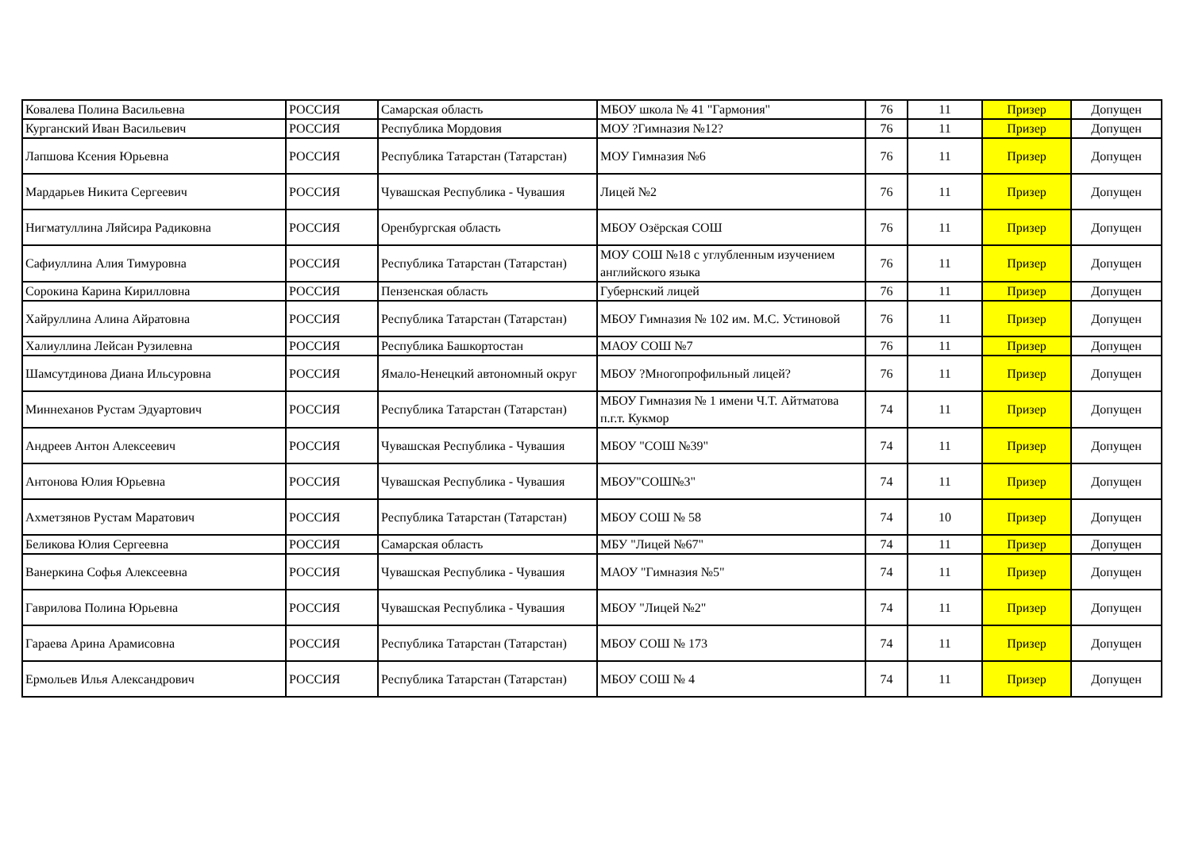| Ковалева Полина Васильевна | РОССИЯ | Самарская область | МБОУ школа № 41 "Гармония" | 76 | 11 | Призер | Допущен |
| Курганский Иван Васильевич | РОССИЯ | Республика Мордовия | МОУ ?Гимназия №12? | 76 | 11 | Призер | Допущен |
| Лапшова Ксения Юрьевна | РОССИЯ | Республика Татарстан (Татарстан) | МОУ Гимназия №6 | 76 | 11 | Призер | Допущен |
| Мардарьев Никита Сергеевич | РОССИЯ | Чувашская Республика - Чувашия | Лицей №2 | 76 | 11 | Призер | Допущен |
| Нигматуллина Ляйсира Радиковна | РОССИЯ | Оренбургская область | МБОУ Озёрская СОШ | 76 | 11 | Призер | Допущен |
| Сафиуллина Алия Тимуровна | РОССИЯ | Республика Татарстан (Татарстан) | МОУ СОШ №18 с углубленным изучением английского языка | 76 | 11 | Призер | Допущен |
| Сорокина Карина Кирилловна | РОССИЯ | Пензенская область | Губернский лицей | 76 | 11 | Призер | Допущен |
| Хайруллина Алина Айратовна | РОССИЯ | Республика Татарстан (Татарстан) | МБОУ Гимназия № 102 им. М.С. Устиновой | 76 | 11 | Призер | Допущен |
| Халиуллина Лейсан Рузилевна | РОССИЯ | Республика Башкортостан | МАОУ СОШ №7 | 76 | 11 | Призер | Допущен |
| Шамсутдинова Диана Ильсуровна | РОССИЯ | Ямало-Ненецкий автономный округ | МБОУ ?Многопрофильный лицей? | 76 | 11 | Призер | Допущен |
| Миннеханов Рустам Эдуартович | РОССИЯ | Республика Татарстан (Татарстан) | МБОУ Гимназия № 1 имени Ч.Т. Айтматова п.г.т. Кукмор | 74 | 11 | Призер | Допущен |
| Андреев Антон Алексеевич | РОССИЯ | Чувашская Республика - Чувашия | МБОУ "СОШ №39" | 74 | 11 | Призер | Допущен |
| Антонова Юлия Юрьевна | РОССИЯ | Чувашская Республика - Чувашия | МБОУ"СОШ№3" | 74 | 11 | Призер | Допущен |
| Ахметзянов Рустам Маратович | РОССИЯ | Республика Татарстан (Татарстан) | МБОУ СОШ № 58 | 74 | 10 | Призер | Допущен |
| Беликова Юлия Сергеевна | РОССИЯ | Самарская область | МБУ "Лицей №67" | 74 | 11 | Призер | Допущен |
| Ванеркина Софья Алексеевна | РОССИЯ | Чувашская Республика - Чувашия | МАОУ "Гимназия №5" | 74 | 11 | Призер | Допущен |
| Гаврилова Полина Юрьевна | РОССИЯ | Чувашская Республика - Чувашия | МБОУ "Лицей №2" | 74 | 11 | Призер | Допущен |
| Гараева Арина Арамисовна | РОССИЯ | Республика Татарстан (Татарстан) | МБОУ СОШ № 173 | 74 | 11 | Призер | Допущен |
| Ермольев Илья Александрович | РОССИЯ | Республика Татарстан (Татарстан) | МБОУ СОШ № 4 | 74 | 11 | Призер | Допущен |